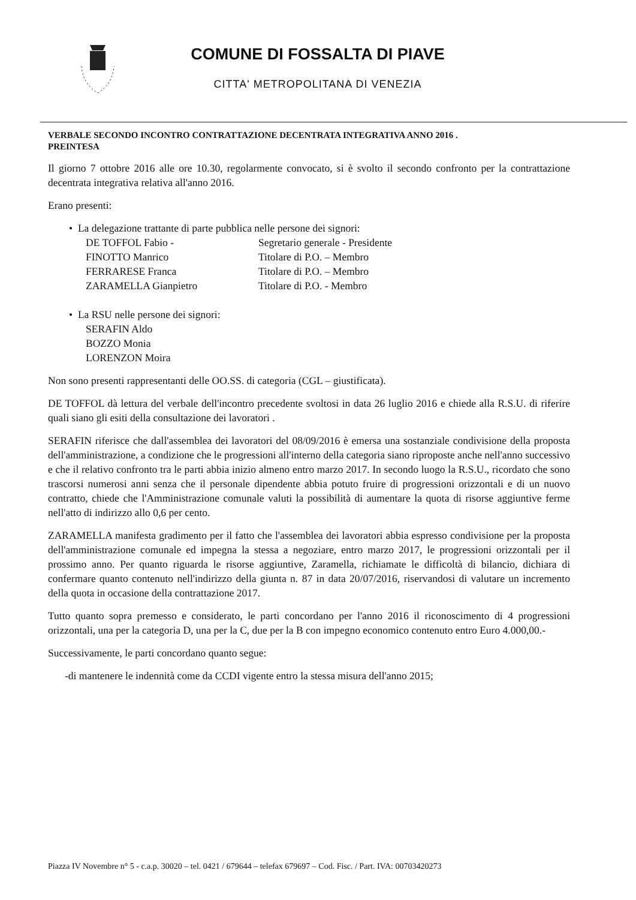COMUNE DI FOSSALTA DI PIAVE
CITTA' METROPOLITANA DI VENEZIA
VERBALE SECONDO INCONTRO CONTRATTAZIONE DECENTRATA INTEGRATIVA ANNO 2016 .
PREINTESA
Il giorno 7 ottobre 2016 alle ore 10.30, regolarmente convocato, si è svolto il secondo confronto per la contrattazione decentrata integrativa relativa all'anno 2016.
Erano presenti:
• La delegazione trattante di parte pubblica nelle persone dei signori:
DE TOFFOL Fabio - Segretario generale - Presidente
FINOTTO Manrico Titolare di P.O. – Membro
FERRARESE Franca Titolare di P.O. – Membro
ZARAMELLA Gianpietro Titolare di P.O. - Membro
• La RSU nelle persone dei signori:
SERAFIN Aldo
BOZZO Monia
LORENZON Moira
Non sono presenti rappresentanti delle OO.SS. di categoria (CGL – giustificata).
DE TOFFOL dà lettura del verbale dell'incontro precedente svoltosi in data 26 luglio 2016 e chiede alla R.S.U. di riferire quali siano gli esiti della consultazione dei lavoratori .
SERAFIN riferisce che dall'assemblea dei lavoratori del 08/09/2016 è emersa una sostanziale condivisione della proposta dell'amministrazione, a condizione che le progressioni all'interno della categoria siano riproposte anche nell'anno successivo e che il relativo confronto tra le parti abbia inizio almeno entro marzo 2017. In secondo luogo la R.S.U., ricordato che sono trascorsi numerosi anni senza che il personale dipendente abbia potuto fruire di progressioni orizzontali e di un nuovo contratto, chiede che l'Amministrazione comunale valuti la possibilità di aumentare la quota di risorse aggiuntive ferme nell'atto di indirizzo allo 0,6 per cento.
ZARAMELLA manifesta gradimento per il fatto che l'assemblea dei lavoratori abbia espresso condivisione per la proposta dell'amministrazione comunale ed impegna la stessa a negoziare, entro marzo 2017, le progressioni orizzontali per il prossimo anno. Per quanto riguarda le risorse aggiuntive, Zaramella, richiamate le difficoltà di bilancio, dichiara di confermare quanto contenuto nell'indirizzo della giunta n. 87 in data 20/07/2016, riservandosi di valutare un incremento della quota in occasione della contrattazione 2017.
Tutto quanto sopra premesso e considerato, le parti concordano per l'anno 2016 il riconoscimento di 4 progressioni orizzontali, una per la categoria D, una per la C, due per la B con impegno economico contenuto entro Euro 4.000,00.-
Successivamente, le parti concordano quanto segue:
-di mantenere le indennità come da CCDI vigente entro la stessa misura dell'anno 2015;
Piazza IV Novembre n° 5 - c.a.p. 30020 – tel. 0421 / 679644 – telefax 679697 – Cod. Fisc. / Part. IVA: 00703420273